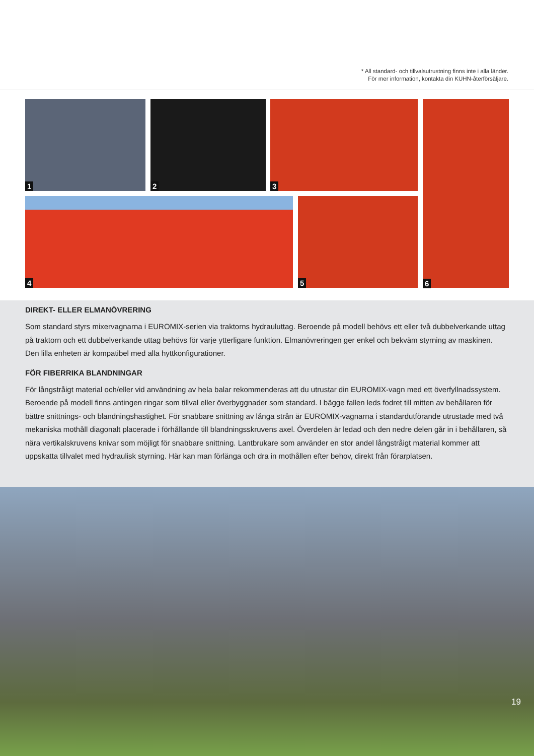* All standard- och tillvalsutrustning finns inte i alla länder.
För mer information, kontakta din KUHN-återförsäljare.
1 2 3
4 5
6
DIREKT- ELLER ELMANÖVRERING
Som standard styrs mixervagnarna i EUROMIX-serien via traktorns hydrauluttag. Beroende på modell behövs ett eller två dubbelverkande uttag på traktorn och ett dubbelverkande uttag behövs för varje ytterligare funktion. Elmanövreringen ger enkel och bekväm styrning av maskinen. Den lilla enheten är kompatibel med alla hyttkonfigurationer.
FÖR FIBERRIKA BLANDNINGAR
För långstråigt material och/eller vid användning av hela balar rekommenderas att du utrustar din EUROMIX-vagn med ett överfyllnadssystem. Beroende på modell finns antingen ringar som tillval eller överbyggnader som standard. I bägge fallen leds fodret till mitten av behållaren för bättre snittnings- och blandningshastighet. För snabbare snittning av långa strån är EUROMIX-vagnarna i standardutförande utrustade med två mekaniska mothåll diagonalt placerade i förhållande till blandningsskruvens axel. Överdelen är ledad och den nedre delen går in i behållaren, så nära vertikalskruvens knivar som möjligt för snabbare snittning. Lantbrukare som använder en stor andel långstråigt material kommer att uppskatta tillvalet med hydraulisk styrning. Här kan man förlänga och dra in mothållen efter behov, direkt från förarplatsen.
19